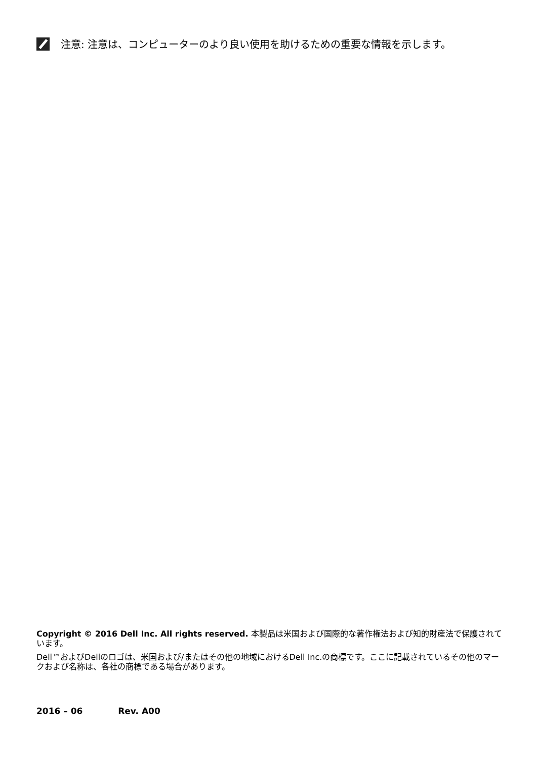注意: 注意は、コンピューターのより良い使用を助けるための重要な情報を示します。
Copyright © 2016 Dell Inc. All rights reserved. 本製品は米国および国際的な著作権法および知的財産法で保護されています。
Dell™およびDellのロゴは、米国および/またはその他の地域におけるDell Inc.の商標です。ここに記載されているその他のマークおよび名称は、各社の商標である場合があります。
2016 – 06 Rev. A00